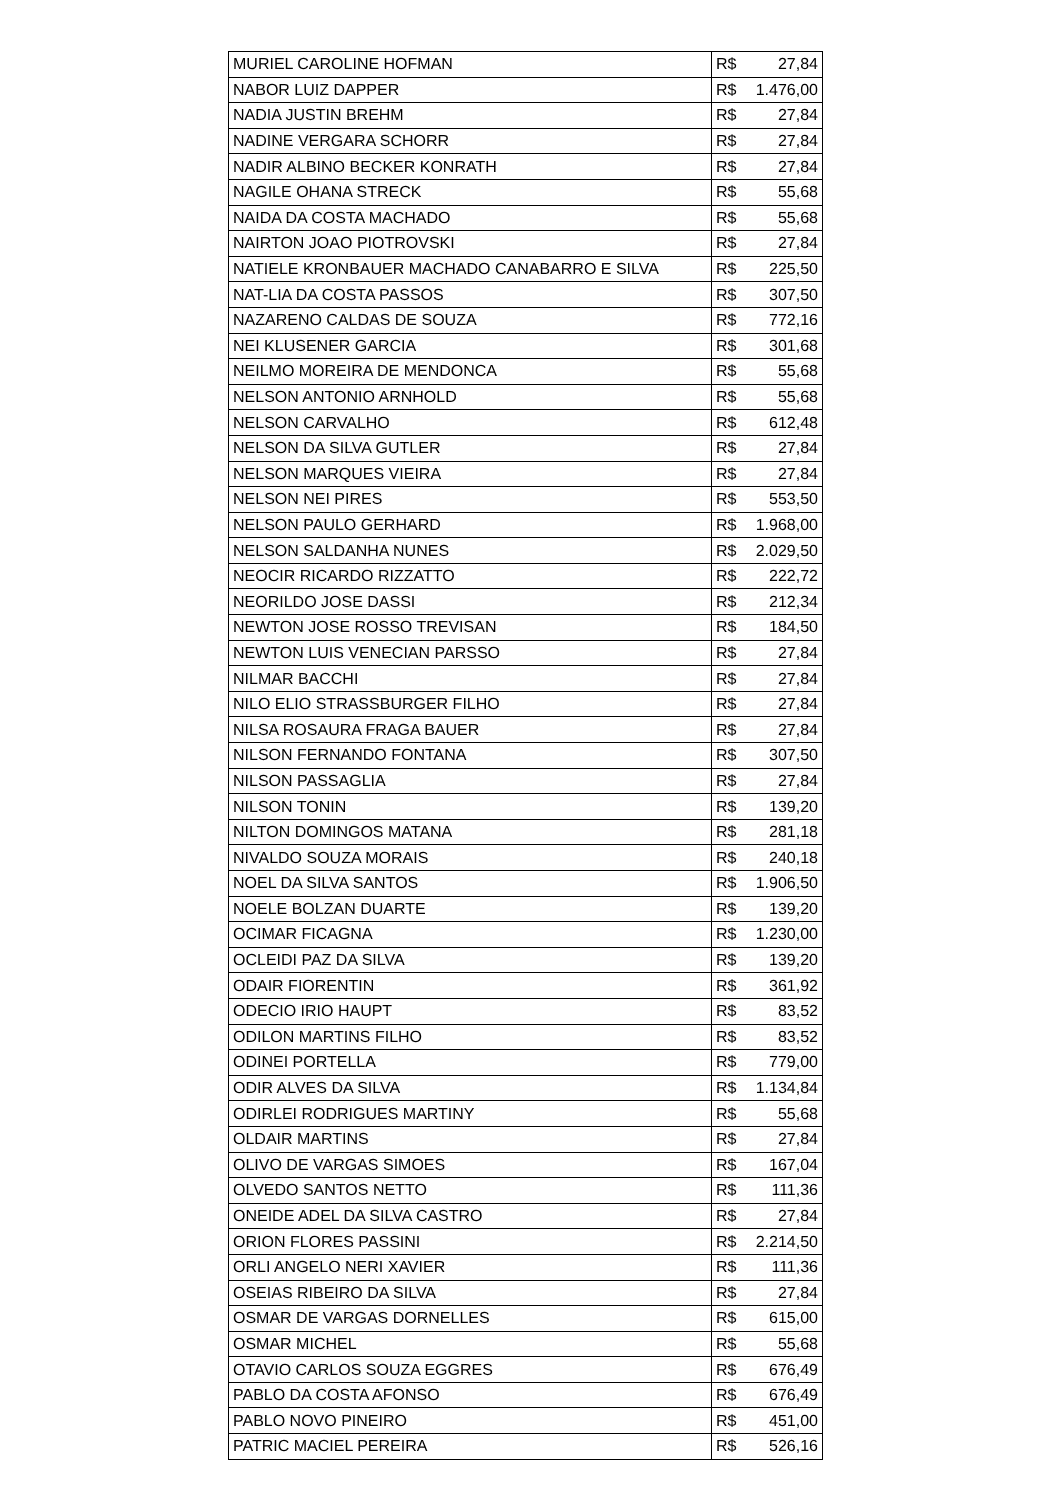| MURIEL CAROLINE HOFMAN | R$ 27,84 |
| NABOR LUIZ DAPPER | R$ 1.476,00 |
| NADIA JUSTIN BREHM | R$ 27,84 |
| NADINE VERGARA SCHORR | R$ 27,84 |
| NADIR ALBINO BECKER KONRATH | R$ 27,84 |
| NAGILE OHANA STRECK | R$ 55,68 |
| NAIDA DA COSTA MACHADO | R$ 55,68 |
| NAIRTON JOAO PIOTROVSKI | R$ 27,84 |
| NATIELE KRONBAUER MACHADO CANABARRO E SILVA | R$ 225,50 |
| NAT-LIA DA COSTA PASSOS | R$ 307,50 |
| NAZARENO CALDAS DE SOUZA | R$ 772,16 |
| NEI KLUSENER GARCIA | R$ 301,68 |
| NEILMO MOREIRA DE MENDONCA | R$ 55,68 |
| NELSON ANTONIO ARNHOLD | R$ 55,68 |
| NELSON CARVALHO | R$ 612,48 |
| NELSON DA SILVA GUTLER | R$ 27,84 |
| NELSON MARQUES VIEIRA | R$ 27,84 |
| NELSON NEI PIRES | R$ 553,50 |
| NELSON PAULO GERHARD | R$ 1.968,00 |
| NELSON SALDANHA NUNES | R$ 2.029,50 |
| NEOCIR RICARDO RIZZATTO | R$ 222,72 |
| NEORILDO JOSE DASSI | R$ 212,34 |
| NEWTON JOSE ROSSO TREVISAN | R$ 184,50 |
| NEWTON LUIS VENECIAN PARSSO | R$ 27,84 |
| NILMAR BACCHI | R$ 27,84 |
| NILO ELIO STRASSBURGER FILHO | R$ 27,84 |
| NILSA ROSAURA FRAGA BAUER | R$ 27,84 |
| NILSON FERNANDO FONTANA | R$ 307,50 |
| NILSON PASSAGLIA | R$ 27,84 |
| NILSON TONIN | R$ 139,20 |
| NILTON DOMINGOS MATANA | R$ 281,18 |
| NIVALDO SOUZA MORAIS | R$ 240,18 |
| NOEL DA SILVA SANTOS | R$ 1.906,50 |
| NOELE BOLZAN DUARTE | R$ 139,20 |
| OCIMAR FICAGNA | R$ 1.230,00 |
| OCLEIDI PAZ DA SILVA | R$ 139,20 |
| ODAIR FIORENTIN | R$ 361,92 |
| ODECIO IRIO HAUPT | R$ 83,52 |
| ODILON MARTINS FILHO | R$ 83,52 |
| ODINEI PORTELLA | R$ 779,00 |
| ODIR ALVES DA SILVA | R$ 1.134,84 |
| ODIRLEI RODRIGUES MARTINY | R$ 55,68 |
| OLDAIR MARTINS | R$ 27,84 |
| OLIVO DE VARGAS SIMOES | R$ 167,04 |
| OLVEDO SANTOS NETTO | R$ 111,36 |
| ONEIDE ADEL DA SILVA CASTRO | R$ 27,84 |
| ORION FLORES PASSINI | R$ 2.214,50 |
| ORLI ANGELO NERI XAVIER | R$ 111,36 |
| OSEIAS RIBEIRO DA SILVA | R$ 27,84 |
| OSMAR DE VARGAS DORNELLES | R$ 615,00 |
| OSMAR MICHEL | R$ 55,68 |
| OTAVIO CARLOS SOUZA EGGRES | R$ 676,49 |
| PABLO DA COSTA AFONSO | R$ 676,49 |
| PABLO NOVO PINEIRO | R$ 451,00 |
| PATRIC MACIEL PEREIRA | R$ 526,16 |